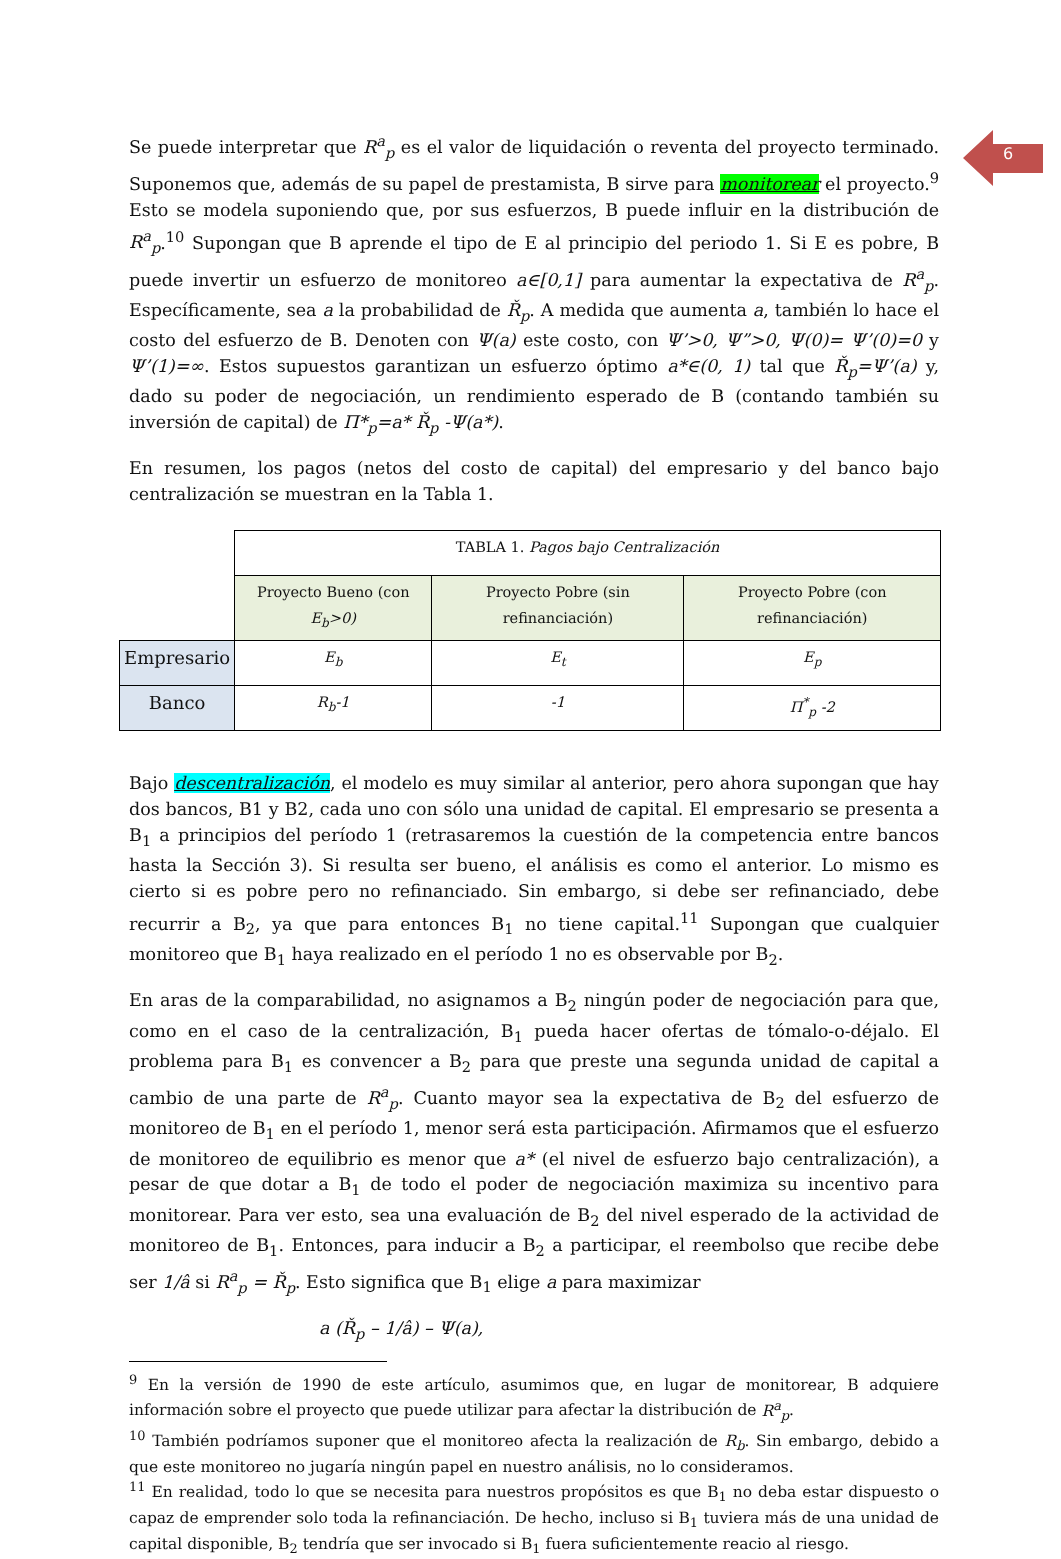6
Se puede interpretar que R<sup>a</sup><sub>p</sub> es el valor de liquidación o reventa del proyecto terminado. Suponemos que, además de su papel de prestamista, B sirve para monitorear el proyecto.<sup>9</sup> Esto se modela suponiendo que, por sus esfuerzos, B puede influir en la distribución de R<sup>a</sup><sub>p</sub>.<sup>10</sup> Supongan que B aprende el tipo de E al principio del periodo 1. Si E es pobre, B puede invertir un esfuerzo de monitoreo a∈[0,1] para aumentar la expectativa de R<sup>a</sup><sub>p</sub>. Específicamente, sea a la probabilidad de Ř<sub>p</sub>. A medida que aumenta a, también lo hace el costo del esfuerzo de B. Denoten con Ψ(a) este costo, con Ψ’>0, Ψ”>0, Ψ(0)= Ψ’(0)=0 y Ψ’(1)=∞. Estos supuestos garantizan un esfuerzo óptimo a*∈(0, 1) tal que Ř<sub>p</sub>=Ψ’(a) y, dado su poder de negociación, un rendimiento esperado de B (contando también su inversión de capital) de Π*<sub>p</sub>=a* Ř<sub>p</sub> -Ψ(a*).
En resumen, los pagos (netos del costo de capital) del empresario y del banco bajo centralización se muestran en la Tabla 1.
| | TABLA 1. Pagos bajo Centralización | | |
| | Proyecto Bueno (con E<sub>b</sub>>0) | Proyecto Pobre (sin refinanciación) | Proyecto Pobre (con refinanciación) |
| Empresario | E<sub>b</sub> | E<sub>t</sub> | E<sub>p</sub> |
| Banco | R<sub>b</sub>-1 | -1 | Π<sup>*</sup><sub>p</sub> -2 |
Bajo descentralización, el modelo es muy similar al anterior, pero ahora supongan que hay dos bancos, B1 y B2, cada uno con sólo una unidad de capital. El empresario se presenta a B<sub>1</sub> a principios del período 1 (retrasaremos la cuestión de la competencia entre bancos hasta la Sección 3). Si resulta ser bueno, el análisis es como el anterior. Lo mismo es cierto si es pobre pero no refinanciado. Sin embargo, si debe ser refinanciado, debe recurrir a B<sub>2</sub>, ya que para entonces B<sub>1</sub> no tiene capital.<sup>11</sup> Supongan que cualquier monitoreo que B<sub>1</sub> haya realizado en el período 1 no es observable por B<sub>2</sub>.
En aras de la comparabilidad, no asignamos a B<sub>2</sub> ningún poder de negociación para que, como en el caso de la centralización, B<sub>1</sub> pueda hacer ofertas de tómalo-o-déjalo. El problema para B<sub>1</sub> es convencer a B<sub>2</sub> para que preste una segunda unidad de capital a cambio de una parte de R<sup>a</sup><sub>p</sub>. Cuanto mayor sea la expectativa de B<sub>2</sub> del esfuerzo de monitoreo de B<sub>1</sub> en el período 1, menor será esta participación. Afirmamos que el esfuerzo de monitoreo de equilibrio es menor que a* (el nivel de esfuerzo bajo centralización), a pesar de que dotar a B<sub>1</sub> de todo el poder de negociación maximiza su incentivo para monitorear. Para ver esto, sea una evaluación de B<sub>2</sub> del nivel esperado de la actividad de monitoreo de B<sub>1</sub>. Entonces, para inducir a B<sub>2</sub> a participar, el reembolso que recibe debe ser 1/â si R<sup>a</sup><sub>p</sub> = Ř<sub>p</sub>. Esto significa que B<sub>1</sub> elige a para maximizar
a (Ř<sub>p</sub> – 1/â) – Ψ(a),
<sup>9</sup> En la versión de 1990 de este artículo, asumimos que, en lugar de monitorear, B adquiere información sobre el proyecto que puede utilizar para afectar la distribución de R<sup>a</sup><sub>p</sub>.
<sup>10</sup> También podríamos suponer que el monitoreo afecta la realización de R<sub>b</sub>. Sin embargo, debido a que este monitoreo no jugaría ningún papel en nuestro análisis, no lo consideramos.
<sup>11</sup> En realidad, todo lo que se necesita para nuestros propósitos es que B<sub>1</sub> no deba estar dispuesto o capaz de emprender solo toda la refinanciación. De hecho, incluso si B<sub>1</sub> tuviera más de una unidad de capital disponible, B<sub>2</sub> tendría que ser invocado si B<sub>1</sub> fuera suficientemente reacio al riesgo.